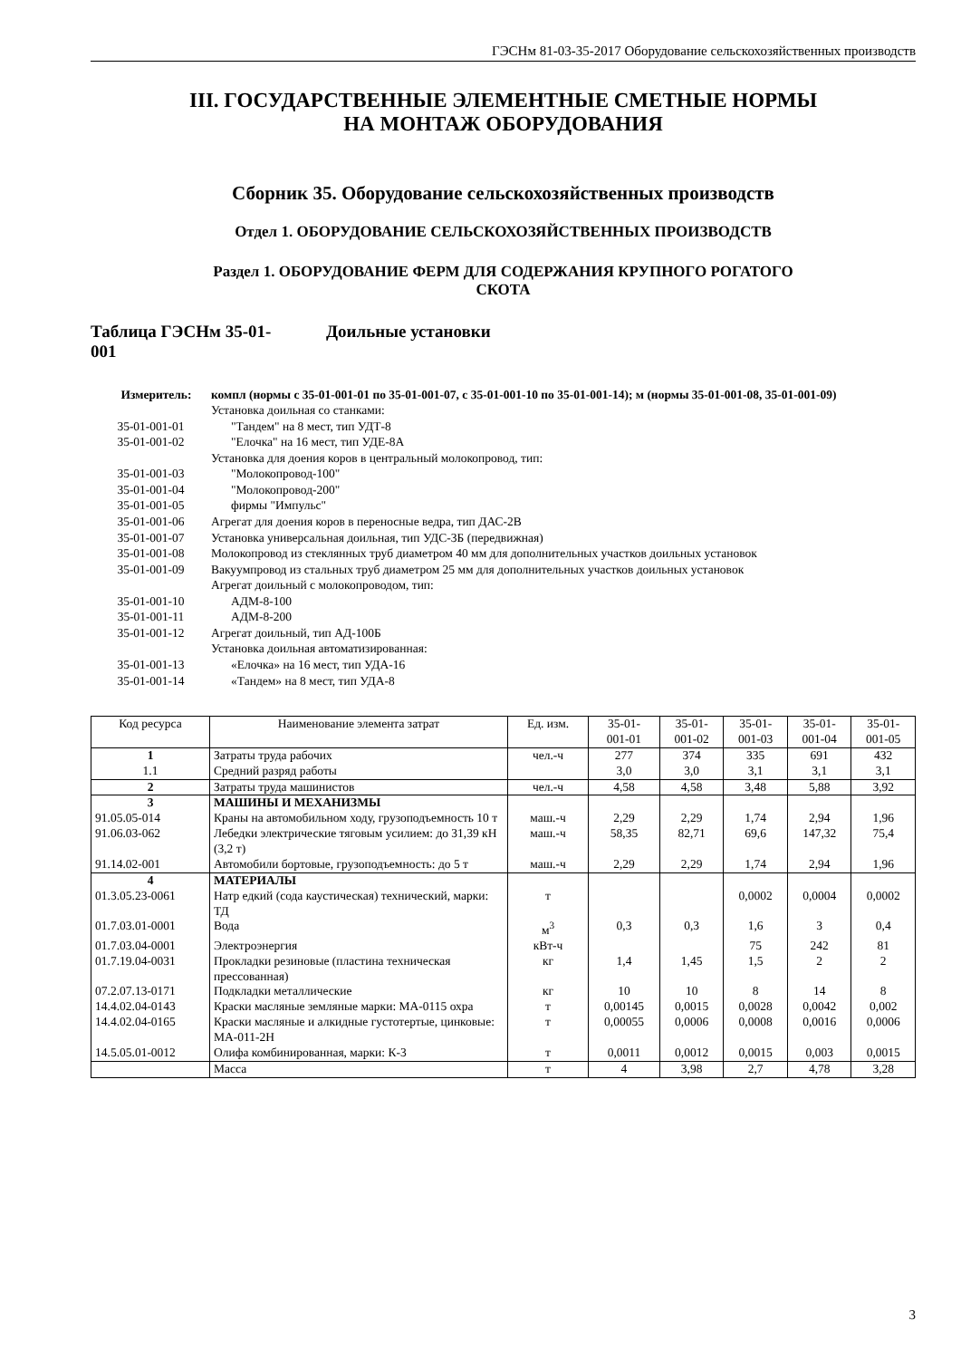ГЭСНм 81-03-35-2017 Оборудование сельскохозяйственных производств
III. ГОСУДАРСТВЕННЫЕ ЭЛЕМЕНТНЫЕ СМЕТНЫЕ НОРМЫ
НА МОНТАЖ ОБОРУДОВАНИЯ
Сборник 35. Оборудование сельскохозяйственных производств
Отдел 1. ОБОРУДОВАНИЕ СЕЛЬСКОХОЗЯЙСТВЕННЫХ ПРОИЗВОДСТВ
Раздел 1. ОБОРУДОВАНИЕ ФЕРМ ДЛЯ СОДЕРЖАНИЯ КРУПНОГО РОГАТОГО
СКОТА
Таблица ГЭСНм 35-01-
001
Доильные установки
Измеритель: компл (нормы с 35-01-001-01 по 35-01-001-07, с 35-01-001-10 по 35-01-001-14); м (нормы 35-01-001-08, 35-01-001-09)
Установка доильная со станками:
35-01-001-01 "Тандем" на 8 мест, тип УДТ-8
35-01-001-02 "Елочка" на 16 мест, тип УДЕ-8А
Установка для доения коров в центральный молокопровод, тип:
35-01-001-03 "Молокопровод-100"
35-01-001-04 "Молокопровод-200"
35-01-001-05 фирмы "Импульс"
35-01-001-06 Агрегат для доения коров в переносные ведра, тип ДАС-2В
35-01-001-07 Установка универсальная доильная, тип УДС-3Б (передвижная)
35-01-001-08 Молокопровод из стеклянных труб диаметром 40 мм для дополнительных участков доильных установок
35-01-001-09 Вакуумпровод из стальных труб диаметром 25 мм для дополнительных участков доильных установок
Агрегат доильный с молокопроводом, тип:
35-01-001-10 АДМ-8-100
35-01-001-11 АДМ-8-200
35-01-001-12 Агрегат доильный, тип АД-100Б
Установка доильная автоматизированная:
35-01-001-13 «Елочка» на 16 мест, тип УДА-16
35-01-001-14 «Тандем» на 8 мест, тип УДА-8
| Код ресурса | Наименование элемента затрат | Ед. изм. | 35-01- 001-01 | 35-01- 001-02 | 35-01- 001-03 | 35-01- 001-04 | 35-01- 001-05 |
| --- | --- | --- | --- | --- | --- | --- | --- |
| 1 | Затраты труда рабочих | чел.-ч | 277 | 374 | 335 | 691 | 432 |
| 1.1 | Средний разряд работы | | 3,0 | 3,0 | 3,1 | 3,1 | 3,1 |
| 2 | Затраты труда машинистов | чел.-ч | 4,58 | 4,58 | 3,48 | 5,88 | 3,92 |
| 3 | МАШИНЫ И МЕХАНИЗМЫ | | | | | | |
| 91.05.05-014 | Краны на автомобильном ходу, грузоподъемность 10 т | маш.-ч | 2,29 | 2,29 | 1,74 | 2,94 | 1,96 |
| 91.06.03-062 | Лебедки электрические тяговым усилием: до 31,39 кН (3,2 т) | маш.-ч | 58,35 | 82,71 | 69,6 | 147,32 | 75,4 |
| 91.14.02-001 | Автомобили бортовые, грузоподъемность: до 5 т | маш.-ч | 2,29 | 2,29 | 1,74 | 2,94 | 1,96 |
| 4 | МАТЕРИАЛЫ | | | | | | |
| 01.3.05.23-0061 | Натр едкий (сода каустическая) технический, марки: ТД | т | | | 0,0002 | 0,0004 | 0,0002 |
| 01.7.03.01-0001 | Вода | м<sup>3</sup> | 0,3 | 0,3 | 1,6 | 3 | 0,4 |
| 01.7.03.04-0001 | Электроэнергия | кВт-ч | | | 75 | 242 | 81 |
| 01.7.19.04-0031 | Прокладки резиновые (пластина техническая прессованная) | кг | 1,4 | 1,45 | 1,5 | 2 | 2 |
| 07.2.07.13-0171 | Подкладки металлические | кг | 10 | 10 | 8 | 14 | 8 |
| 14.4.02.04-0143 | Краски масляные земляные марки: МА-0115 охра | т | 0,00145 | 0,0015 | 0,0028 | 0,0042 | 0,002 |
| 14.4.02.04-0165 | Краски масляные и алкидные густотертые, цинковые: МА-011-2Н | т | 0,00055 | 0,0006 | 0,0008 | 0,0016 | 0,0006 |
| 14.5.05.01-0012 | Олифа комбинированная, марки: К-3 | т | 0,0011 | 0,0012 | 0,0015 | 0,003 | 0,0015 |
| | Масса | т | 4 | 3,98 | 2,7 | 4,78 | 3,28 |
3